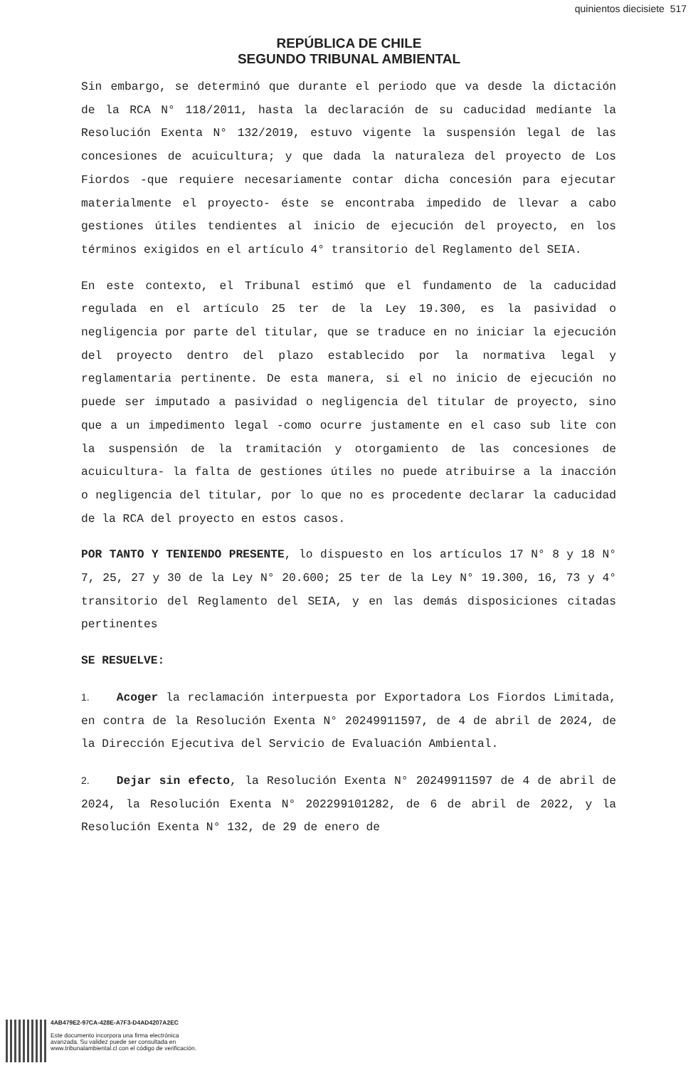quinientos diecisiete 517
REPÚBLICA DE CHILE
SEGUNDO TRIBUNAL AMBIENTAL
Sin embargo, se determinó que durante el periodo que va desde la dictación de la RCA N° 118/2011, hasta la declaración de su caducidad mediante la Resolución Exenta N° 132/2019, estuvo vigente la suspensión legal de las concesiones de acuicultura; y que dada la naturaleza del proyecto de Los Fiordos -que requiere necesariamente contar dicha concesión para ejecutar materialmente el proyecto- éste se encontraba impedido de llevar a cabo gestiones útiles tendientes al inicio de ejecución del proyecto, en los términos exigidos en el artículo 4° transitorio del Reglamento del SEIA.
En este contexto, el Tribunal estimó que el fundamento de la caducidad regulada en el artículo 25 ter de la Ley 19.300, es la pasividad o negligencia por parte del titular, que se traduce en no iniciar la ejecución del proyecto dentro del plazo establecido por la normativa legal y reglamentaria pertinente. De esta manera, si el no inicio de ejecución no puede ser imputado a pasividad o negligencia del titular de proyecto, sino que a un impedimento legal -como ocurre justamente en el caso sub lite con la suspensión de la tramitación y otorgamiento de las concesiones de acuicultura- la falta de gestiones útiles no puede atribuirse a la inacción o negligencia del titular, por lo que no es procedente declarar la caducidad de la RCA del proyecto en estos casos.
POR TANTO Y TENIENDO PRESENTE, lo dispuesto en los artículos 17 N° 8 y 18 N° 7, 25, 27 y 30 de la Ley N° 20.600; 25 ter de la Ley N° 19.300, 16, 73 y 4° transitorio del Reglamento del SEIA, y en las demás disposiciones citadas pertinentes
SE RESUELVE:
1. Acoger la reclamación interpuesta por Exportadora Los Fiordos Limitada, en contra de la Resolución Exenta N° 20249911597, de 4 de abril de 2024, de la Dirección Ejecutiva del Servicio de Evaluación Ambiental.
2. Dejar sin efecto, la Resolución Exenta N° 20249911597 de 4 de abril de 2024, la Resolución Exenta N° 202299101282, de 6 de abril de 2022, y la Resolución Exenta N° 132, de 29 de enero de
4AB479E2-97CA-428E-A7F3-D4AD4207A2EC
Este documento incorpora una firma electrónica
avanzada. Su validez puede ser consultada en
www.tribunalambiental.cl con el código de verificación.